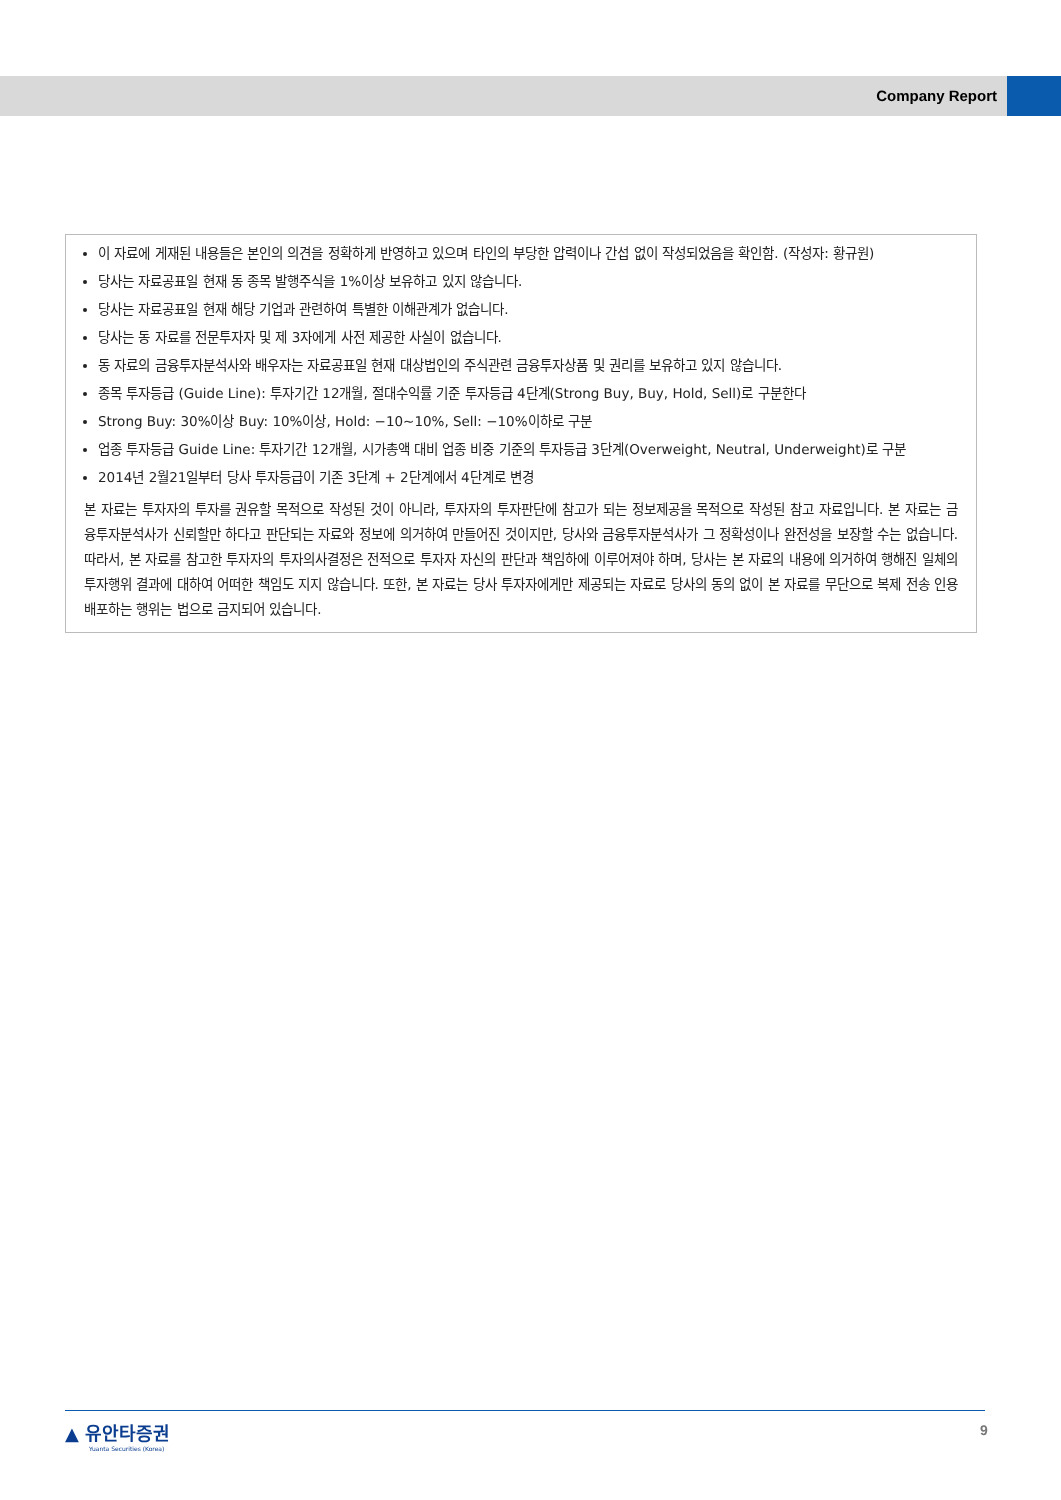Company Report
이 자료에 게재된 내용들은 본인의 의견을 정확하게 반영하고 있으며 타인의 부당한 압력이나 간섭 없이 작성되었음을 확인함. (작성자: 황규원)
당사는 자료공표일 현재 동 종목 발행주식을 1%이상 보유하고 있지 않습니다.
당사는 자료공표일 현재 해당 기업과 관련하여 특별한 이해관계가 없습니다.
당사는 동 자료를 전문투자자 및 제 3자에게 사전 제공한 사실이 없습니다.
동 자료의 금융투자분석사와 배우자는 자료공표일 현재 대상법인의 주식관련 금융투자상품 및 권리를 보유하고 있지 않습니다.
종목 투자등급 (Guide Line): 투자기간 12개월, 절대수익률 기준 투자등급 4단계(Strong Buy, Buy, Hold, Sell)로 구분한다
Strong Buy: 30%이상 Buy: 10%이상, Hold: −10~10%, Sell: −10%이하로 구분
업종 투자등급 Guide Line: 투자기간 12개월, 시가총액 대비 업종 비중 기준의 투자등급 3단계(Overweight, Neutral, Underweight)로 구분
2014년 2월21일부터 당사 투자등급이 기존 3단계 + 2단계에서 4단계로 변경
본 자료는 투자자의 투자를 권유할 목적으로 작성된 것이 아니라, 투자자의 투자판단에 참고가 되는 정보제공을 목적으로 작성된 참고 자료입니다. 본 자료는 금융투자분석사가 신뢰할만 하다고 판단되는 자료와 정보에 의거하여 만들어진 것이지만, 당사와 금융투자분석사가 그 정확성이나 완전성을 보장할 수는 없습니다. 따라서, 본 자료를 참고한 투자자의 투자의사결정은 전적으로 투자자 자신의 판단과 책임하에 이루어져야 하며, 당사는 본 자료의 내용에 의거하여 행해진 일체의 투자행위 결과에 대하여 어떠한 책임도 지지 않습니다. 또한, 본 자료는 당사 투자자에게만 제공되는 자료로 당사의 동의 없이 본 자료를 무단으로 복제 전송 인용 배포하는 행위는 법으로 금지되어 있습니다.
▲ 유안타증권
Yuanta Securities (Korea)
9